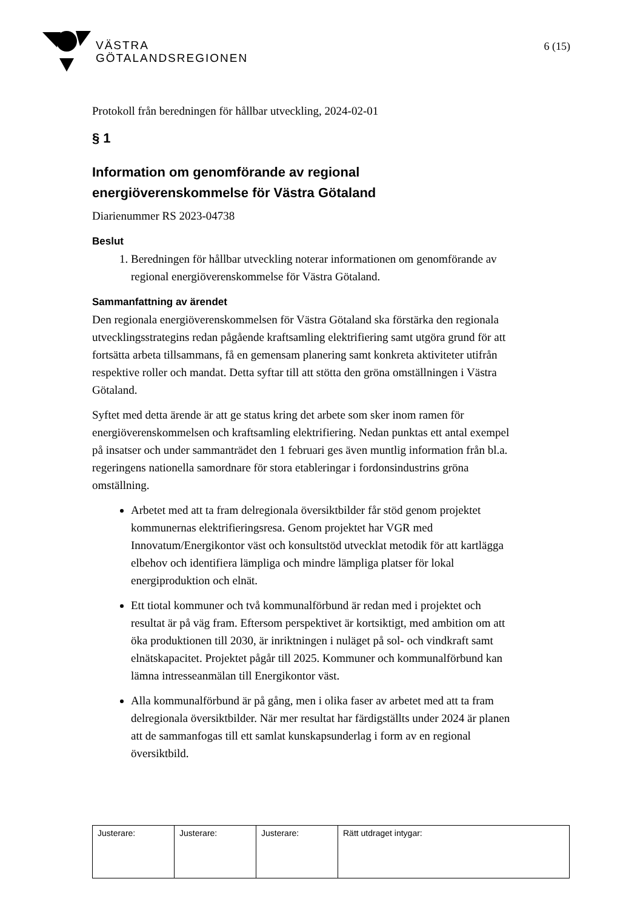VÄSTRA
GÖTALANDSREGIONEN
6 (15)
Protokoll från beredningen för hållbar utveckling, 2024-02-01
§ 1
Information om genomförande av regional energiöverenskommelse för Västra Götaland
Diarienummer RS 2023-04738
Beslut
1. Beredningen för hållbar utveckling noterar informationen om genomförande av regional energiöverenskommelse för Västra Götaland.
Sammanfattning av ärendet
Den regionala energiöverenskommelsen för Västra Götaland ska förstärka den regionala utvecklingsstrategins redan pågående kraftsamling elektrifiering samt utgöra grund för att fortsätta arbeta tillsammans, få en gemensam planering samt konkreta aktiviteter utifrån respektive roller och mandat. Detta syftar till att stötta den gröna omställningen i Västra Götaland.
Syftet med detta ärende är att ge status kring det arbete som sker inom ramen för energiöverenskommelsen och kraftsamling elektrifiering. Nedan punktas ett antal exempel på insatser och under sammanträdet den 1 februari ges även muntlig information från bl.a. regeringens nationella samordnare för stora etableringar i fordonsindustrins gröna omställning.
Arbetet med att ta fram delregionala översiktbilder får stöd genom projektet kommunernas elektrifieringsresa. Genom projektet har VGR med Innovatum/Energikontor väst och konsultstöd utvecklat metodik för att kartlägga elbehov och identifiera lämpliga och mindre lämpliga platser för lokal energiproduktion och elnät.
Ett tiotal kommuner och två kommunalförbund är redan med i projektet och resultat är på väg fram. Eftersom perspektivet är kortsiktigt, med ambition om att öka produktionen till 2030, är inriktningen i nuläget på sol- och vindkraft samt elnätskapacitet. Projektet pågår till 2025. Kommuner och kommunalförbund kan lämna intresseanmälan till Energikontor väst.
Alla kommunalförbund är på gång, men i olika faser av arbetet med att ta fram delregionala översiktbilder. När mer resultat har färdigställts under 2024 är planen att de sammanfogas till ett samlat kunskapsunderlag i form av en regional översiktbild.
| Justerare: | Justerare: | Justerare: | Rätt utdraget intygar: |